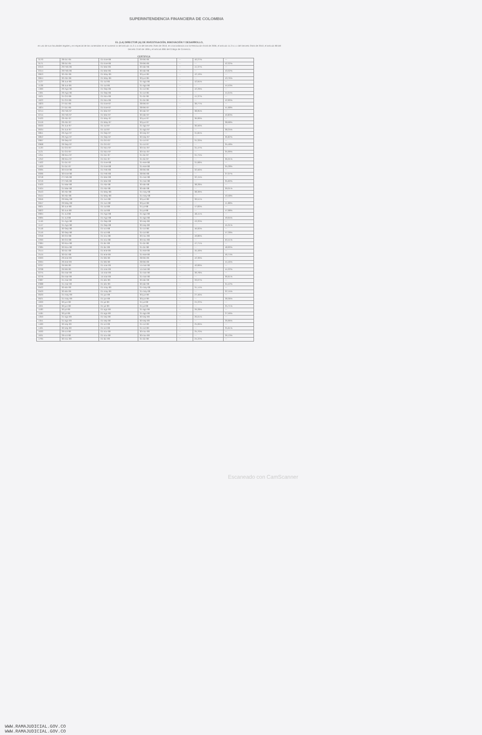SUPERINTENDENCIA FINANCIERA DE COLOMBIA
EL (LA) DIRECTOR (A) DE INVESTIGACIÓN, INNOVACIÓN Y DESARROLLO,
en uso de sus facultades legales y en especial de las contenidas en el numeral 11 del artículo 11.2.1.4.15 del Decreto 2555 de 2010, en concordancia con la Resolución 0416 de 2006, el artículo 11.2.5.1.1 del Decreto 2555 de 2010, el artículo 98 del Decreto 2150 de 1995 y el artículo 884 del Código de Comercio.
CERTIFICA
| 3170 | 28-Dic-95 | 01-Ene-96 | 29-feb-96 | --- | 40,27% | --- |
| 3171 | 28-Dic-95 | 01-Ene-96 | 29-feb-96 | --- | --- | 42,32% |
| 0313 | 29-Feb-96 | 01-Mar-96 | 30-abr-96 | --- | 41,37% | --- |
| 0314 | 29-Feb-96 | 01-Mar-96 | 30-abr-96 | --- | --- | 43,32% |
| 0843 | 30-Abr-96 | 01-May-96 | 30-jun-96 | --- | 42,19% | --- |
| 0844 | 30-Abr-96 | 01-May-96 | 30-jun-96 | --- | --- | 43,76% |
| 1127 | 28-Jun-96 | 01-Jul-96 | 31-ago-96 | --- | 42,94% | --- |
| 1128 | 28-Jun-96 | 01-Jul-96 | 31-ago-96 | --- | --- | 44,53% |
| 1390 | 29-Ago-96 | 01-Sep-96 | 31-oct-96 | --- | 42,29% | --- |
| 1391 | 29-Ago-96 | 01-Sep-96 | 31-oct-96 | --- | --- | 44,04% |
| 1621 | 31-Oct-96 | 01-Nov-96 | 31-dic-96 | --- | 41,37% | --- |
| 1622 | 31-Oct-96 | 01-Nov-96 | 31-dic-96 | --- | --- | 42,90% |
| 1823 | 27-Dic-96 | 01-Ene-97 | 28-feb-97 | --- | 39,77% | --- |
| 1824 | 27-Dic-96 | 01-Ene-97 | 28-feb-97 | --- | --- | 41,68% |
| 0214 | 26-Feb-97 | 01-Mar-97 | 30-abr-97 | --- | 38,95% | --- |
| 0215 | 26-Feb-97 | 01-Mar-97 | 30-abr-97 | --- | --- | 40,83% |
| 0420 | 29-Abr-97 | 01-May-97 | 30-jun-97 | --- | 36,99% | --- |
| 0419 | 29-Abr-97 | 01-May-97 | 30-jun-97 | --- | --- | 38,68% |
| 0633 | 25-Jun-97 | 01-Jul-97 | 31-ago-97 | --- | 36,56% | --- |
| 0634 | 25-Jun-97 | 01-Jul-97 | 31-ago-97 | --- | --- | 38,25% |
| 0851 | 29-Ago-97 | 01-Sep-97 | 30-sep-97 | --- | 31,84% | --- |
| 0852 | 29-Ago-97 | 01-Sep-97 | 30-sep-97 | --- | --- | 36,82% |
| 0967 | 29-Sep-97 | 01-Oct-97 | 31-oct-97 | --- | 31,33% | --- |
| 0968 | 29-Sep-97 | 01-Oct-97 | 31-oct-97 | --- | --- | 35,48% |
| 1120 | 31-Oct-97 | 01-Nov-97 | 30-nov-97 | --- | 31,47% | --- |
| 1121 | 31-Oct-97 | 01-Nov-97 | 30-nov-97 | --- | --- | 35,99% |
| 1251 | 28-Nov-97 | 01-Dic-97 | 31-dic-97 | --- | 31,74% | --- |
| 1252 | 28-Nov-97 | 01-Dic-97 | 31-dic-97 | --- | --- | 36,01% |
| 1402 | 31-Dic-97 | 01-Ene-98 | 31-ene-98 | --- | 31,68% | --- |
| 1403 | 31-Dic-97 | 01-Ene-98 | 31-ene-98 | --- | --- | 35,28% |
| 0095 | 30-Ene-98 | 01-Feb-98 | 28-feb-98 | --- | 32,56% | --- |
| 0096 | 30-Ene-98 | 01-Feb-98 | 28-feb-98 | --- | --- | 37,07% |
| 0218 | 27-Feb-98 | 01-Mar-98 | 31-mar-98 | --- | 32,15% | --- |
| 0219 | 27-Feb-98 | 01-Mar-98 | 31-mar-98 | --- | --- | 35,60% |
| 0403 | 31-Mar-98 | 01-Abr-98 | 30-abr-98 | --- | 38,28% | --- |
| 0404 | 31-Mar-98 | 01-Abr-98 | 30-abr-98 | --- | --- | 39,01% |
| 0543 | 30-Abr-98 | 01-May-98 | 31-may-98 | --- | 38,39% | --- |
| 0544 | 30-Abr-98 | 01-May-98 | 31-may-98 | --- | --- | 40,58% |
| 0656 | 29-May-98 | 01-Jun-98 | 30-jun-98 | --- | 39,51% | --- |
| 0657 | 29-May-98 | 01-Jun-98 | 30-jun-98 | --- | --- | 41,88% |
| 0821 | 30-Jun-98 | 01-Jul-98 | 31-jul-98 | --- | 47,83% | --- |
| 0822 | 30-Jun-98 | 01-Jul-98 | 31-jul-98 | --- | --- | 47,98% |
| 0994 | 31-Jul-98 | 01-Ago-98 | 31-ago-98 | --- | 48,41% | --- |
| 0995 | 31-Jul-98 | 01-Ago-98 | 31-ago-98 | --- | --- | 49,65% |
| 1146 | 31-Ago-98 | 01-Sep-98 | 30-sep-98 | --- | 43,20% | --- |
| 1147 | 31-Ago-98 | 01-Sep-98 | 30-sep-98 | --- | --- | 45,31% |
| 2118 | 30-Sep-98 | 01-oct-98 | 31-oct-98 | --- | 46,00% | --- |
| 2119 | 30-Sep-98 | 01-oct-98 | 31-oct-98 | --- | --- | 47,28% |
| 2259 | 30-Oct-98 | 01-nov-98 | 30-nov-98 | --- | 49,89% | --- |
| 2260 | 30-Oct-98 | 01-nov-98 | 30-nov-98 | --- | --- | 50,41% |
| 2384 | 30-Nov-98 | 01-dic-98 | 31-dic-98 | --- | 47,71% | --- |
| 2385 | 30-Nov-98 | 01-dic-98 | 31-dic-98 | --- | --- | 48,90% |
| 2514 | 30-Dic-98 | 01-ene-99 | 31-ene-99 | --- | 45,49% | --- |
| 2515 | 30-Dic-98 | 01-ene-99 | 31-ene-99 | --- | --- | 46,74% |
| 0093 | 29-ene-99 | 01-feb-99 | 28-feb-99 | --- | 42,39% | --- |
| 0094 | 29-ene-99 | 01-feb-99 | 28-feb-99 | --- | --- | 44,46% |
| 0237 | 26-feb-99 | 01-mar-99 | 14-mar-99 | --- | 40,99% | --- |
| 0238 | 26-feb-99 | 01-mar-99 | 14-mar-99 | --- | --- | 44,32% |
| 0275 | 05-mar-99 | 15-mar-99 | 31-mar-99 | --- | 39,78% | --- |
| 0276 | 05-mar-99 | 15-mar-99 | 31-mar-99 | --- | --- | 36,61% |
| 0387 | 31-mar-99 | 01-abr-99 | 30-abr-99 | --- | 33,07% | --- |
| 0388 | 31-mar-99 | 01-abr-99 | 30-abr-99 | --- | --- | 34,42% |
| 0502 | 30-abr-99 | 01-may-99 | 31-may-99 | --- | 31,14% | --- |
| 0503 | 30-abr-99 | 01-may-99 | 31-may-99 | --- | --- | 32,15% |
| 0620 | 31-may-99 | 01-jun-99 | 30-jun-99 | --- | 27,46% | --- |
| 0621 | 31-may-99 | 01-jun-99 | 30-jun-99 | --- | --- | 28,36% |
| 1000 | 30-jun-99 | 01-jul-99 | 31-jul-99 | --- | 24,22% | --- |
| 1001 | 30-jun-99 | 01-jul-99 | 31-jul-99 | --- | --- | 25,71% |
| 1183 | 30-jul-99 | 01-ago-99 | 31-ago-99 | --- | 26,28% | --- |
| 1184 | 30-jul-99 | 01-ago-99 | 31-ago-99 | --- | --- | 27,59% |
| 1350 | 31-ago-99 | 01-sep-99 | 30-sep-99 | --- | 26,01% | --- |
| 1351 | 31-ago-99 | 01-sep-99 | 30-sep-99 | --- | --- | 26,96% |
| 1490 | 30-sep-99 | 01-oct-99 | 31-oct-99 | --- | 25,06% | --- |
| 1491 | 30-sep-99 | 01-oct-99 | 31-oct-99 | --- | --- | 25,61% |
| 1630 | 29-oct-99 | 01-nov-99 | 30-nov-99 | --- | 25,70% | --- |
| 1631 | 29-oct-99 | 01-nov-99 | 30-nov-99 | --- | --- | 26,13% |
| 1795 | 30-nov-99 | 01-dic-99 | 31-dic-99 | --- | 24,22% | --- |
Escaneado con CamScanner
WWW.RAMAJUDICIAL.GOV.CO
WWW.RAMAJUDICIAL.GOV.CO